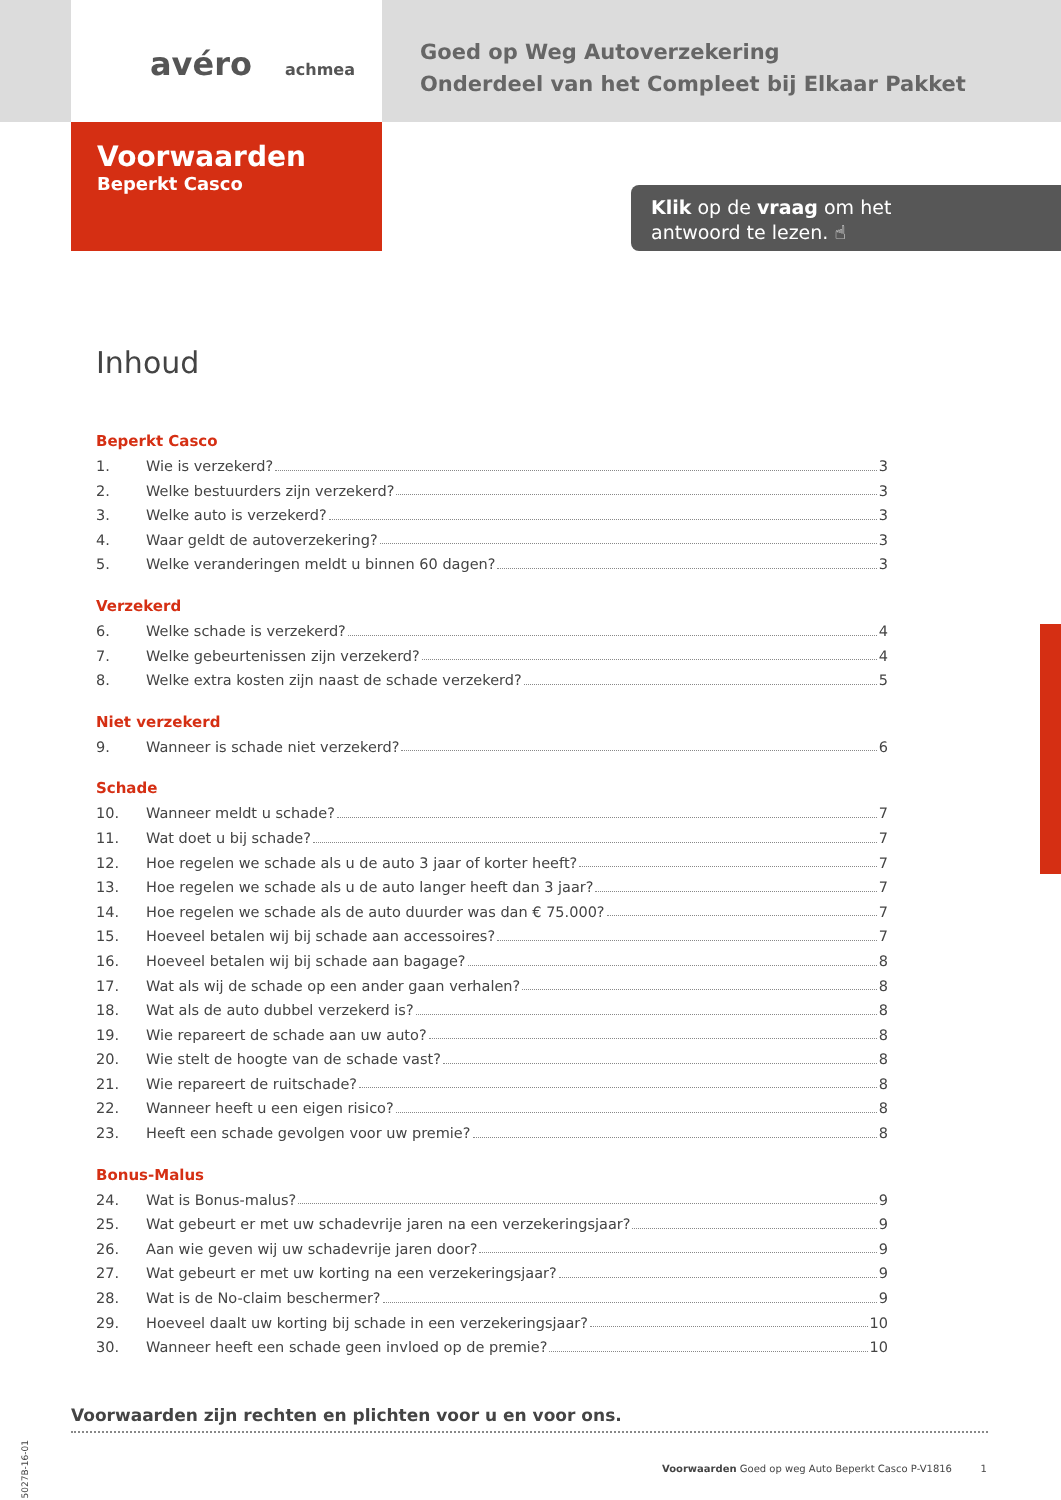avéro achmea
Goed op Weg Autoverzekering
Onderdeel van het Compleet bij Elkaar Pakket
Voorwaarden
Beperkt Casco
Klik op de vraag om het
antwoord te lezen. ☝
Inhoud
Beperkt Casco
1. Wie is verzekerd? 3
2. Welke bestuurders zijn verzekerd? 3
3. Welke auto is verzekerd? 3
4. Waar geldt de autoverzekering? 3
5. Welke veranderingen meldt u binnen 60 dagen? 3
Verzekerd
6. Welke schade is verzekerd? 4
7. Welke gebeurtenissen zijn verzekerd? 4
8. Welke extra kosten zijn naast de schade verzekerd? 5
Niet verzekerd
9. Wanneer is schade niet verzekerd? 6
Schade
10. Wanneer meldt u schade? 7
11. Wat doet u bij schade? 7
12. Hoe regelen we schade als u de auto 3 jaar of korter heeft? 7
13. Hoe regelen we schade als u de auto langer heeft dan 3 jaar? 7
14. Hoe regelen we schade als de auto duurder was dan € 75.000? 7
15. Hoeveel betalen wij bij schade aan accessoires? 7
16. Hoeveel betalen wij bij schade aan bagage? 8
17. Wat als wij de schade op een ander gaan verhalen? 8
18. Wat als de auto dubbel verzekerd is? 8
19. Wie repareert de schade aan uw auto? 8
20. Wie stelt de hoogte van de schade vast? 8
21. Wie repareert de ruitschade? 8
22. Wanneer heeft u een eigen risico? 8
23. Heeft een schade gevolgen voor uw premie? 8
Bonus-Malus
24. Wat is Bonus-malus? 9
25. Wat gebeurt er met uw schadevrije jaren na een verzekeringsjaar? 9
26. Aan wie geven wij uw schadevrije jaren door? 9
27. Wat gebeurt er met uw korting na een verzekeringsjaar? 9
28. Wat is de No-claim beschermer? 9
29. Hoeveel daalt uw korting bij schade in een verzekeringsjaar? 10
30. Wanneer heeft een schade geen invloed op de premie? 10
Voorwaarden zijn rechten en plichten voor u en voor ons.
5027B-16-01
Voorwaarden Goed op weg Auto Beperkt Casco P-V1816 1